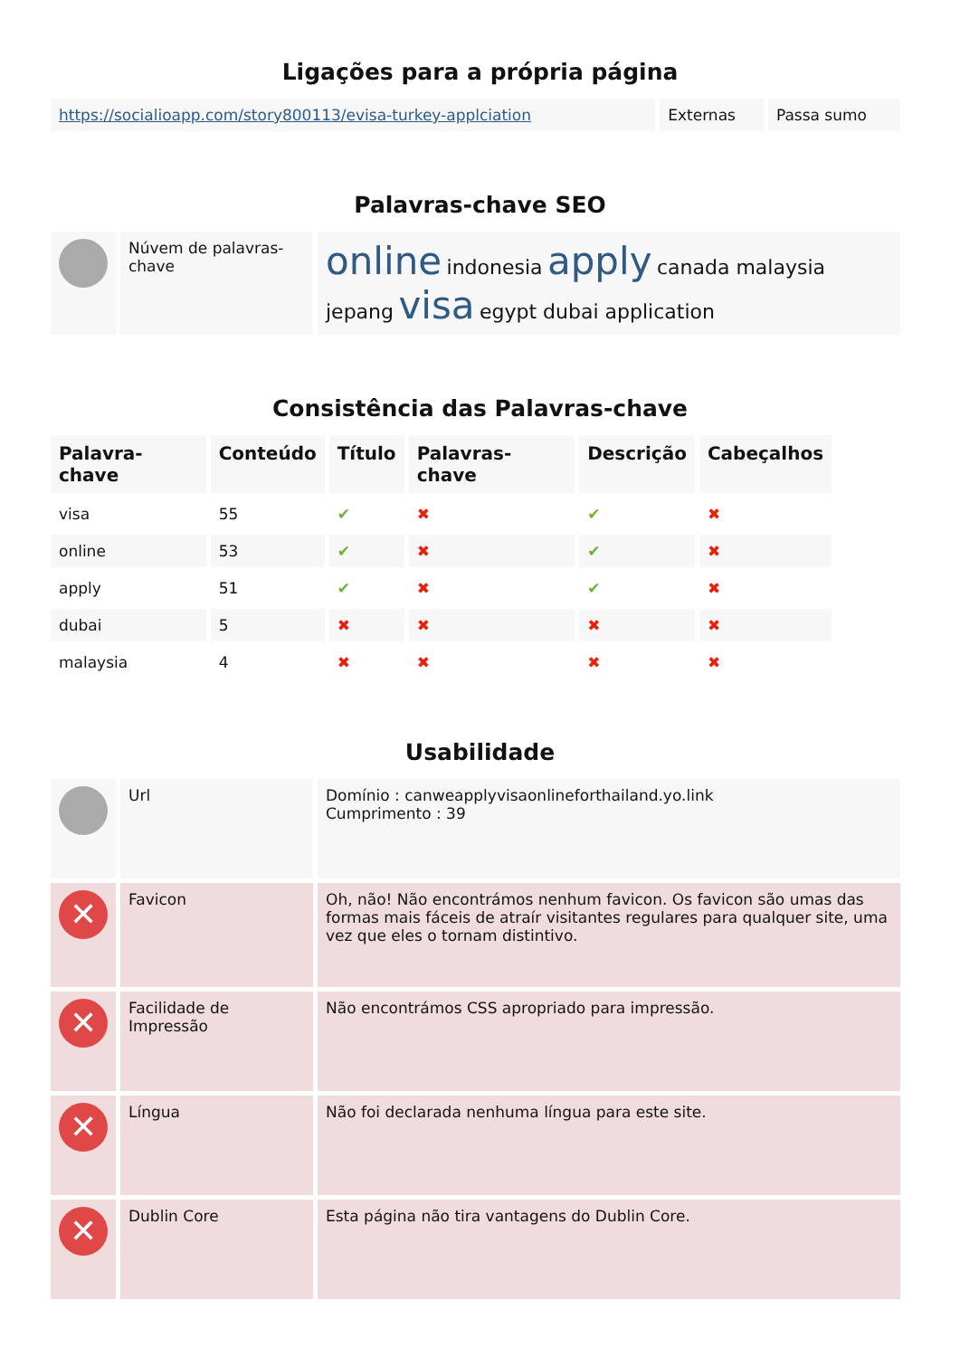Ligações para a própria página
| https://socialioapp.com/story800113/evisa-turkey-applciation | Externas | Passa sumo |
Palavras-chave SEO
| | Núvem de palavras-chave | online indonesia apply canada malaysia jepang visa egypt dubai application |
Consistência das Palavras-chave
| Palavra-chave | Conteúdo | Título | Palavras-chave | Descrição | Cabeçalhos |
| --- | --- | --- | --- | --- | --- |
| visa | 55 | ✔ | ✖ | ✔ | ✖ |
| online | 53 | ✔ | ✖ | ✔ | ✖ |
| apply | 51 | ✔ | ✖ | ✔ | ✖ |
| dubai | 5 | ✖ | ✖ | ✖ | ✖ |
| malaysia | 4 | ✖ | ✖ | ✖ | ✖ |
Usabilidade
| | Url | Domínio : canweapplyvisaonlineforthailand.yo.link Cumprimento : 39 |
| ✕ | Favicon | Oh, não! Não encontrámos nenhum favicon. Os favicon são umas das formas mais fáceis de atraír visitantes regulares para qualquer site, uma vez que eles o tornam distintivo. |
| ✕ | Facilidade de Impressão | Não encontrámos CSS apropriado para impressão. |
| ✕ | Língua | Não foi declarada nenhuma língua para este site. |
| ✕ | Dublin Core | Esta página não tira vantagens do Dublin Core. |